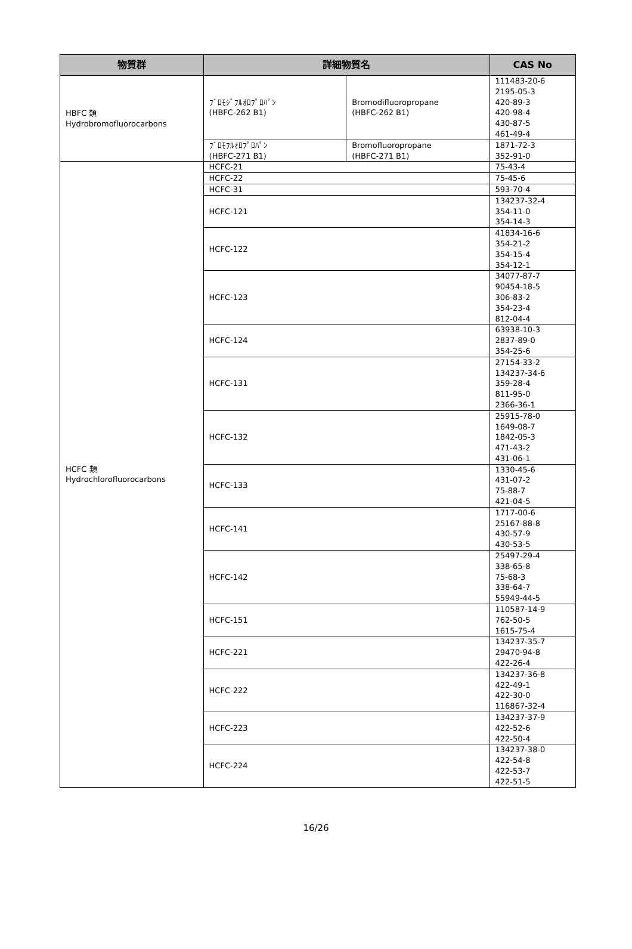| 物質群 | 詳細物質名 | | CAS No |
| --- | --- | --- | --- |
| HBFC 類 Hydrobromofluorocarbons | ﾌﾞﾛﾓｼﾞﾌﾙｵﾛﾌﾟﾛﾊﾟﾝ (HBFC-262 B1) | Bromodifluoropropane (HBFC-262 B1) | 111483-20-6 2195-05-3 420-89-3 420-98-4 430-87-5 461-49-4 |
| | ﾌﾞﾛﾓﾌﾙｵﾛﾌﾟﾛﾊﾟﾝ (HBFC-271 B1) | Bromofluoropropane (HBFC-271 B1) | 1871-72-3 352-91-0 |
| HCFC 類 Hydrochlorofluorocarbons | HCFC-21 | | 75-43-4 |
| | HCFC-22 | | 75-45-6 |
| | HCFC-31 | | 593-70-4 |
| | HCFC-121 | | 134237-32-4 354-11-0 354-14-3 |
| | HCFC-122 | | 41834-16-6 354-21-2 354-15-4 354-12-1 |
| | HCFC-123 | | 34077-87-7 90454-18-5 306-83-2 354-23-4 812-04-4 |
| | HCFC-124 | | 63938-10-3 2837-89-0 354-25-6 |
| | HCFC-131 | | 27154-33-2 134237-34-6 359-28-4 811-95-0 2366-36-1 |
| | HCFC-132 | | 25915-78-0 1649-08-7 1842-05-3 471-43-2 431-06-1 |
| | HCFC-133 | | 1330-45-6 431-07-2 75-88-7 421-04-5 |
| | HCFC-141 | | 1717-00-6 25167-88-8 430-57-9 430-53-5 |
| | HCFC-142 | | 25497-29-4 338-65-8 75-68-3 338-64-7 55949-44-5 |
| | HCFC-151 | | 110587-14-9 762-50-5 1615-75-4 |
| | HCFC-221 | | 134237-35-7 29470-94-8 422-26-4 |
| | HCFC-222 | | 134237-36-8 422-49-1 422-30-0 116867-32-4 |
| | HCFC-223 | | 134237-37-9 422-52-6 422-50-4 |
| | HCFC-224 | | 134237-38-0 422-54-8 422-53-7 422-51-5 |
16/26